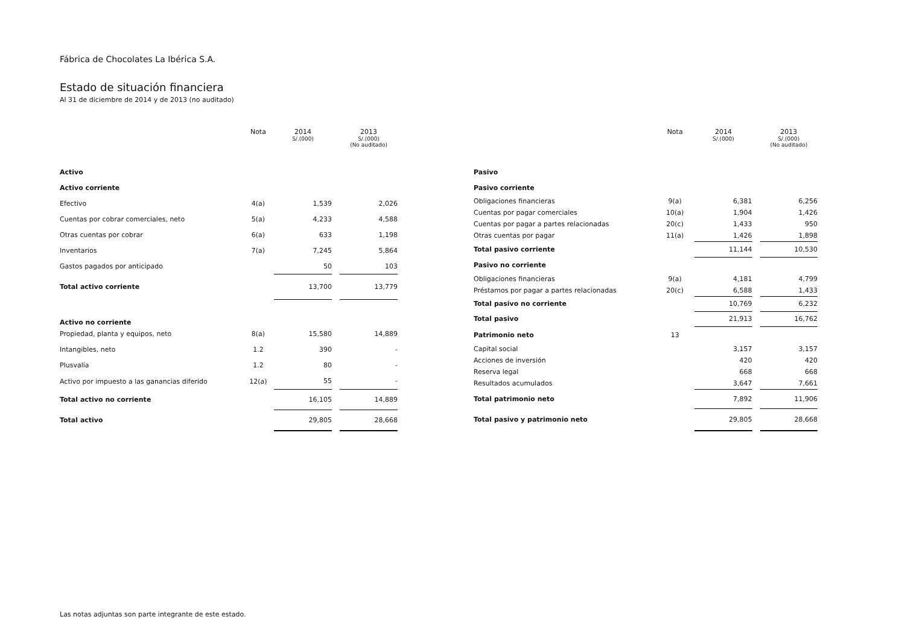Fábrica de Chocolates La Ibérica S.A.
Estado de situación financiera
Al 31 de diciembre de 2014 y de 2013 (no auditado)
| | Nota | 2014 S/.(000) | | 2013 S/.(000) (No auditado) |
| --- | --- | --- | --- | --- |
| Activo | | | | |
| Activo corriente | | | | |
| Efectivo | 4(a) | 1,539 | | 2,026 |
| Cuentas por cobrar comerciales, neto | 5(a) | 4,233 | | 4,588 |
| Otras cuentas por cobrar | 6(a) | 633 | | 1,198 |
| Inventarios | 7(a) | 7,245 | | 5,864 |
| Gastos pagados por anticipado | | 50 | | 103 |
| Total activo corriente | | 13,700 | | 13,779 |
| Activo no corriente | | | | |
| Propiedad, planta y equipos, neto | 8(a) | 15,580 | | 14,889 |
| Intangibles, neto | 1.2 | 390 | | - |
| Plusvalía | 1.2 | 80 | | - |
| Activo por impuesto a las ganancias diferido | 12(a) | 55 | | - |
| Total activo no corriente | | 16,105 | | 14,889 |
| Total activo | | 29,805 | | 28,668 |
| | Nota | 2014 S/.(000) | | 2013 S/.(000) (No auditado) |
| --- | --- | --- | --- | --- |
| Pasivo | | | | |
| Pasivo corriente | | | | |
| Obligaciones financieras | 9(a) | 6,381 | | 6,256 |
| Cuentas por pagar comerciales | 10(a) | 1,904 | | 1,426 |
| Cuentas por pagar a partes relacionadas | 20(c) | 1,433 | | 950 |
| Otras cuentas por pagar | 11(a) | 1,426 | | 1,898 |
| Total pasivo corriente | | 11,144 | | 10,530 |
| Pasivo no corriente | | | | |
| Obligaciones financieras | 9(a) | 4,181 | | 4,799 |
| Préstamos por pagar a partes relacionadas | 20(c) | 6,588 | | 1,433 |
| Total pasivo no corriente | | 10,769 | | 6,232 |
| Total pasivo | | 21,913 | | 16,762 |
| Patrimonio neto | 13 | | | |
| Capital social | | 3,157 | | 3,157 |
| Acciones de inversión | | 420 | | 420 |
| Reserva legal | | 668 | | 668 |
| Resultados acumulados | | 3,647 | | 7,661 |
| Total patrimonio neto | | 7,892 | | 11,906 |
| Total pasivo y patrimonio neto | | 29,805 | | 28,668 |
Las notas adjuntas son parte integrante de este estado.